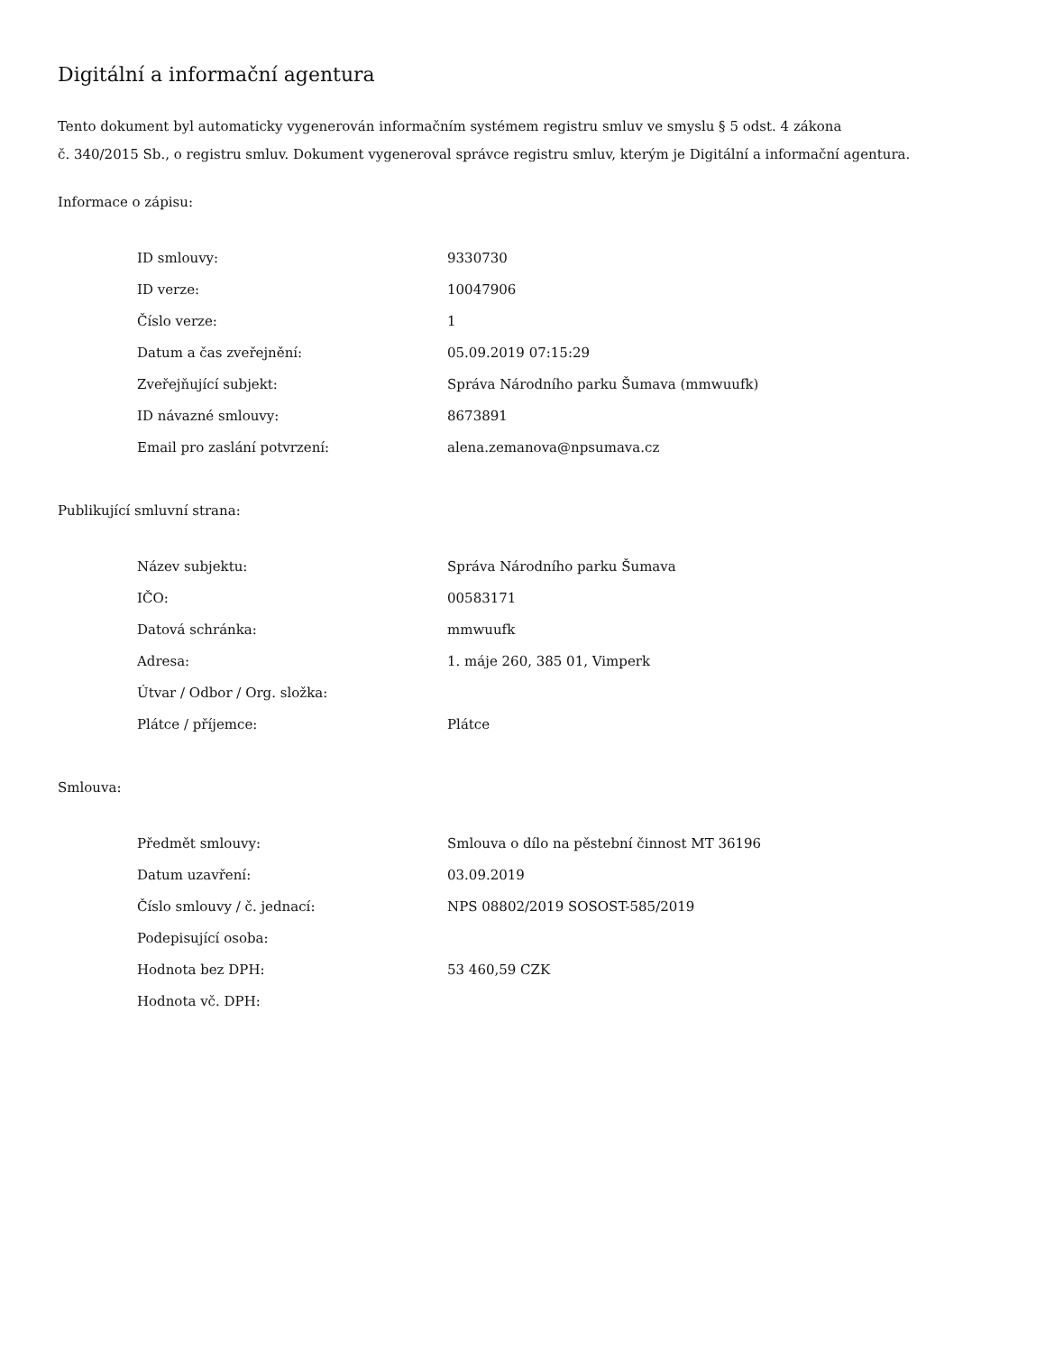Digitální a informační agentura
Tento dokument byl automaticky vygenerován informačním systémem registru smluv ve smyslu § 5 odst. 4 zákona
č. 340/2015 Sb., o registru smluv. Dokument vygeneroval správce registru smluv, kterým je Digitální a informační agentura.
Informace o zápisu:
| ID smlouvy: | 9330730 |
| ID verze: | 10047906 |
| Číslo verze: | 1 |
| Datum a čas zveřejnění: | 05.09.2019 07:15:29 |
| Zveřejňující subjekt: | Správa Národního parku Šumava (mmwuufk) |
| ID návazné smlouvy: | 8673891 |
| Email pro zaslání potvrzení: | alena.zemanova@npsumava.cz |
Publikující smluvní strana:
| Název subjektu: | Správa Národního parku Šumava |
| IČO: | 00583171 |
| Datová schránka: | mmwuufk |
| Adresa: | 1. máje 260, 385 01, Vimperk |
| Útvar / Odbor / Org. složka: | |
| Plátce / příjemce: | Plátce |
Smlouva:
| Předmět smlouvy: | Smlouva o dílo na pěstební činnost MT 36196 |
| Datum uzavření: | 03.09.2019 |
| Číslo smlouvy / č. jednací: | NPS 08802/2019 SOSOST-585/2019 |
| Podepisující osoba: | |
| Hodnota bez DPH: | 53 460,59 CZK |
| Hodnota vč. DPH: | |